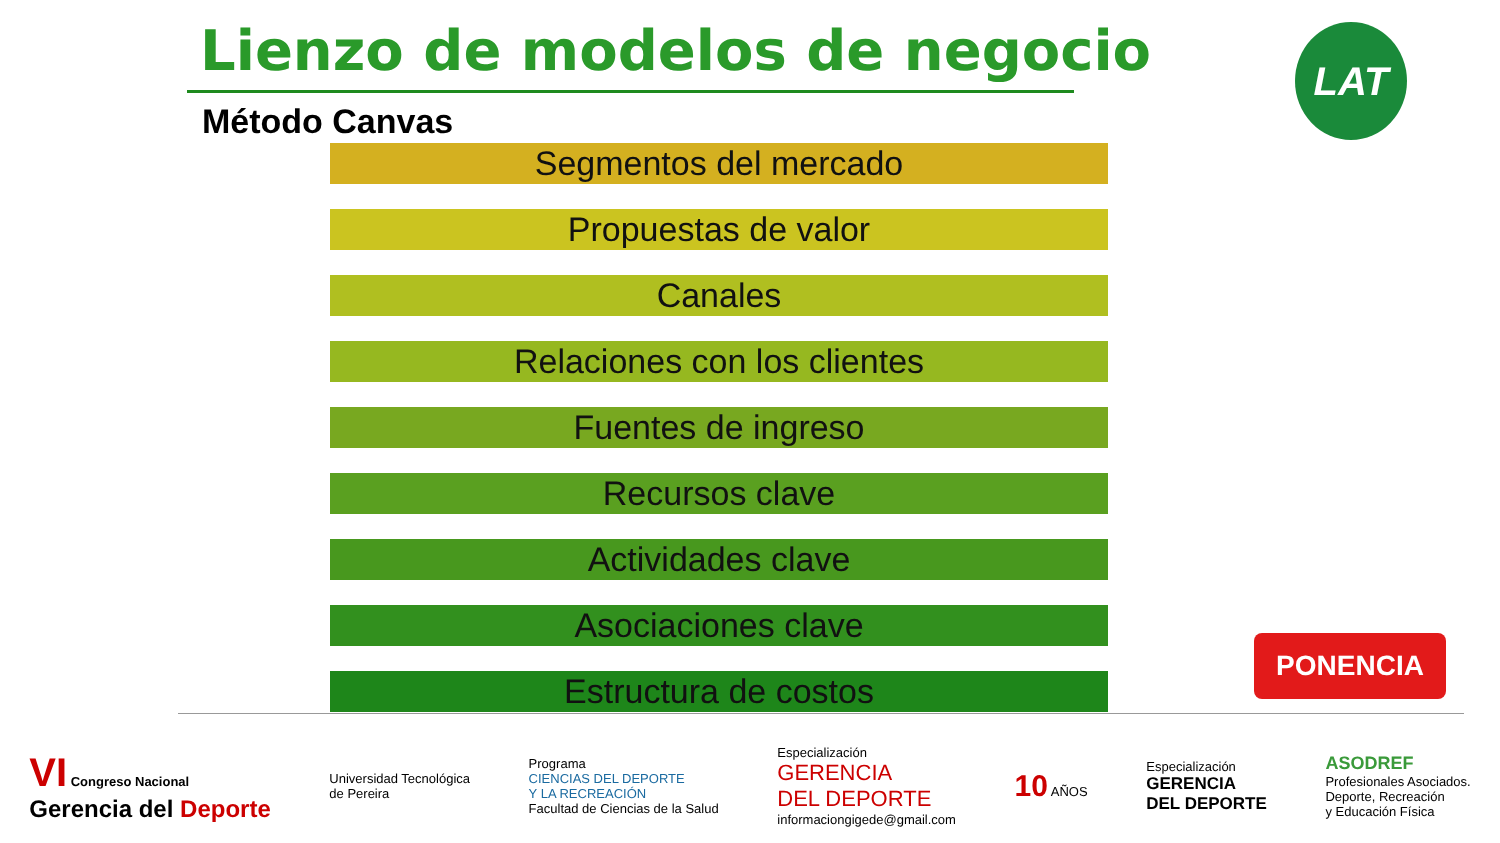Lienzo de modelos de negocio
Método Canvas
LAT
Segmentos del mercado
Propuestas de valor
Canales
Relaciones con los clientes
Fuentes de ingreso
Recursos clave
Actividades clave
Asociaciones clave
Estructura de costos
PONENCIA
VI Congreso Nacional
Gerencia del Deporte
Universidad Tecnológica
de Pereira
Programa
CIENCIAS DEL DEPORTE
Y LA RECREACIÓN
Facultad de Ciencias de la Salud
Especialización
GERENCIA
DEL DEPORTE
informaciongigede@gmail.com
10 AÑOS
Especialización
GERENCIA
DEL DEPORTE
ASODREF
Profesionales Asociados.
Deporte, Recreación
y Educación Física